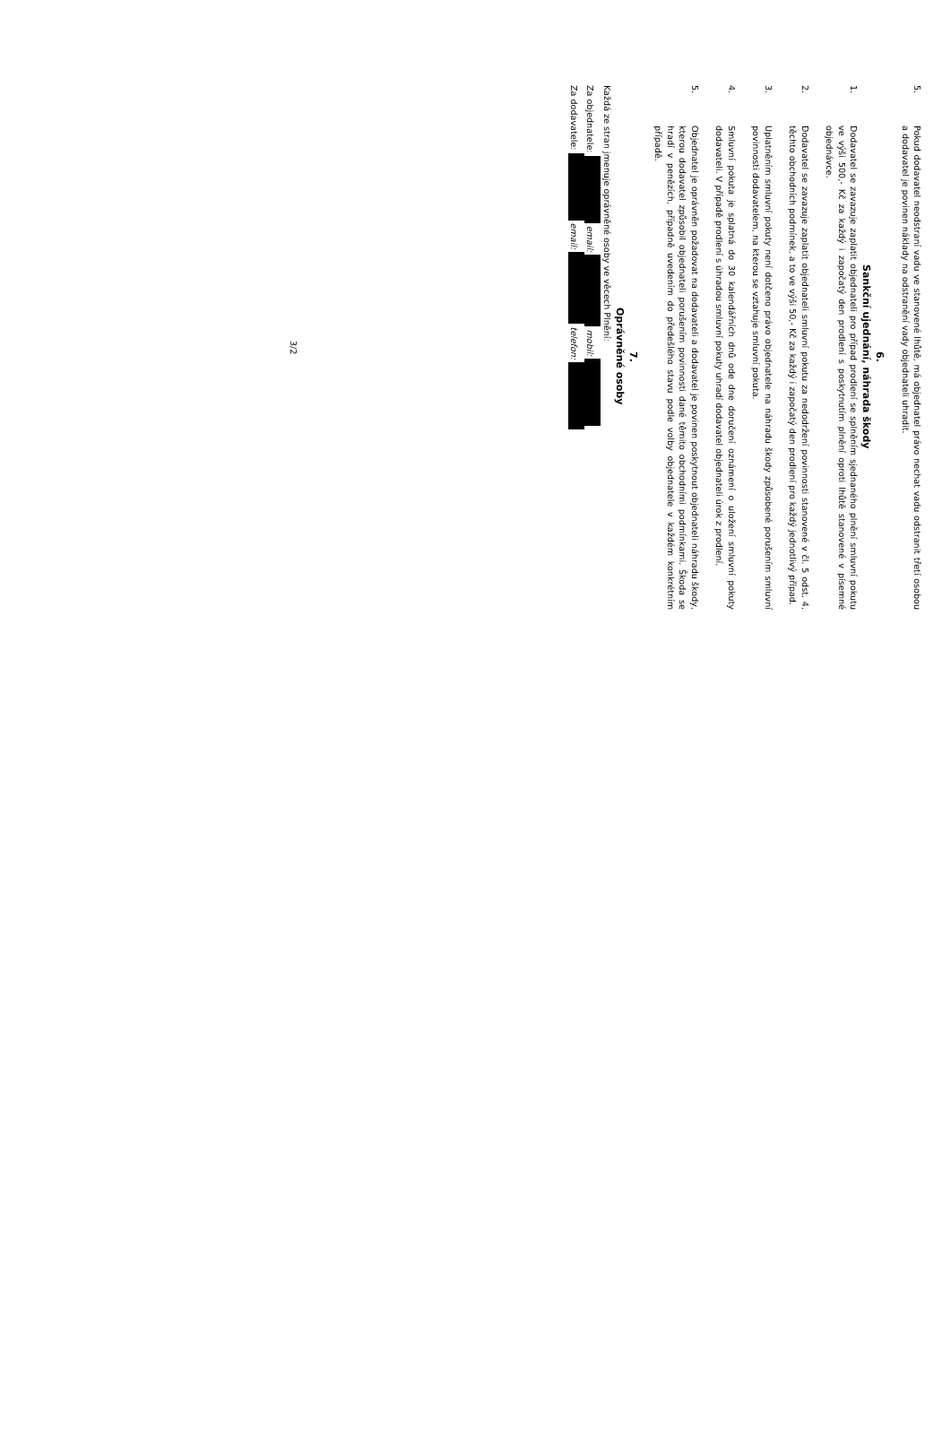5.
Pokud dodavatel neodstraní vadu ve stanovené lhůtě, má objednatel právo nechat vadu odstranit třetí osobou a dodavatel je povinen náklady na odstranění vady objednateli uhradit.
6.
Sankční ujednání, náhrada škody
1.
Dodavatel se zavazuje zaplatit objednateli pro případ prodlení se splněním sjednaného plnění smluvní pokutu ve výši 500,- Kč za každý i započatý den prodlení s poskytnutím plnění oproti lhůtě stanovené v písemné objednávce.
2.
Dodavatel se zavazuje zaplatit objednateli smluvní pokutu za nedodržení povinnosti stanovené v čl. 5 odst. 4. těchto obchodních podmínek, a to ve výši 50,- Kč za každý i započatý den prodlení pro každý jednotlivý případ.
3.
Uplatněním smluvní pokuty není dotčeno právo objednatele na náhradu škody způsobené porušením smluvní povinnosti dodavatelem, na kterou se vztahuje smluvní pokuta.
4.
Smluvní pokuta je splatná do 30 kalendářních dnů ode dne doručení oznámení o uložení smluvní pokuty dodavateli. V případě prodlení s úhradou smluvní pokuty uhradí dodavatel objednateli úrok z prodlení.
5.
Objednatel je oprávněn požadovat na dodavateli a dodavatel je povinen poskytnout objednateli náhradu škody, kterou dodavatel způsobil objednateli porušením povinnosti dané těmito obchodními podmínkami. Škoda se hradí v penězích, případně uvedením do předešlého stavu podle volby objednatele v každém konkrétním případě.
7.
Oprávněné osoby
Každá ze stran jmenuje oprávněné osoby ve věcech Plnění:
Za objednatele: email: mobil:
Za dodavatele: email: telefon:
3/2